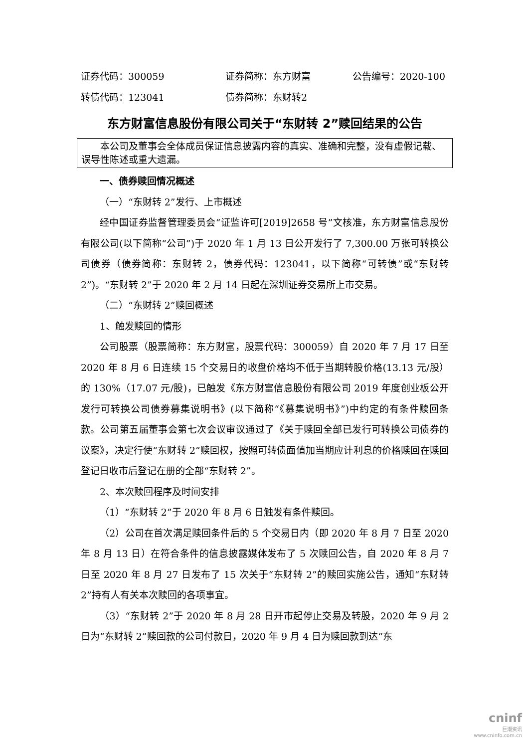证券代码：300059 证券简称：东方财富 公告编号：2020-100
转债代码：123041 债券简称：东财转2
东方财富信息股份有限公司关于“东财转 2”赎回结果的公告
本公司及董事会全体成员保证信息披露内容的真实、准确和完整，没有虚假记载、误导性陈述或重大遗漏。
一、债券赎回情况概述
（一）“东财转 2”发行、上市概述
经中国证券监督管理委员会“证监许可[2019]2658 号”文核准，东方财富信息股份有限公司(以下简称“公司”)于 2020 年 1 月 13 日公开发行了 7,300.00 万张可转换公司债券（债券简称：东财转 2，债券代码：123041，以下简称“可转债”或“东财转 2”)。“东财转 2”于 2020 年 2 月 14 日起在深圳证券交易所上市交易。
（二）“东财转 2”赎回概述
1、触发赎回的情形
公司股票（股票简称：东方财富，股票代码：300059）自 2020 年 7 月 17 日至 2020 年 8 月 6 日连续 15 个交易日的收盘价格均不低于当期转股价格(13.13 元/股）的 130%（17.07 元/股)，已触发《东方财富信息股份有限公司 2019 年度创业板公开发行可转换公司债券募集说明书》(以下简称“《募集说明书》”)中约定的有条件赎回条款。公司第五届董事会第七次会议审议通过了《关于赎回全部已发行可转换公司债券的议案》，决定行使“东财转 2”赎回权，按照可转债面值加当期应计利息的价格赎回在赎回登记日收市后登记在册的全部“东财转 2”。
2、本次赎回程序及时间安排
（1）“东财转 2”于 2020 年 8 月 6 日触发有条件赎回。
（2）公司在首次满足赎回条件后的 5 个交易日内（即 2020 年 8 月 7 日至 2020 年 8 月 13 日）在符合条件的信息披露媒体发布了 5 次赎回公告，自 2020 年 8 月 7 日至 2020 年 8 月 27 日发布了 15 次关于“东财转 2”的赎回实施公告，通知“东财转 2”持有人有关本次赎回的各项事宜。
（3）“东财转 2”于 2020 年 8 月 28 日开市起停止交易及转股，2020 年 9 月 2 日为“东财转 2”赎回款的公司付款日，2020 年 9 月 4 日为赎回款到达“东
cninf
巨潮资讯
www.cninfo.com.cn